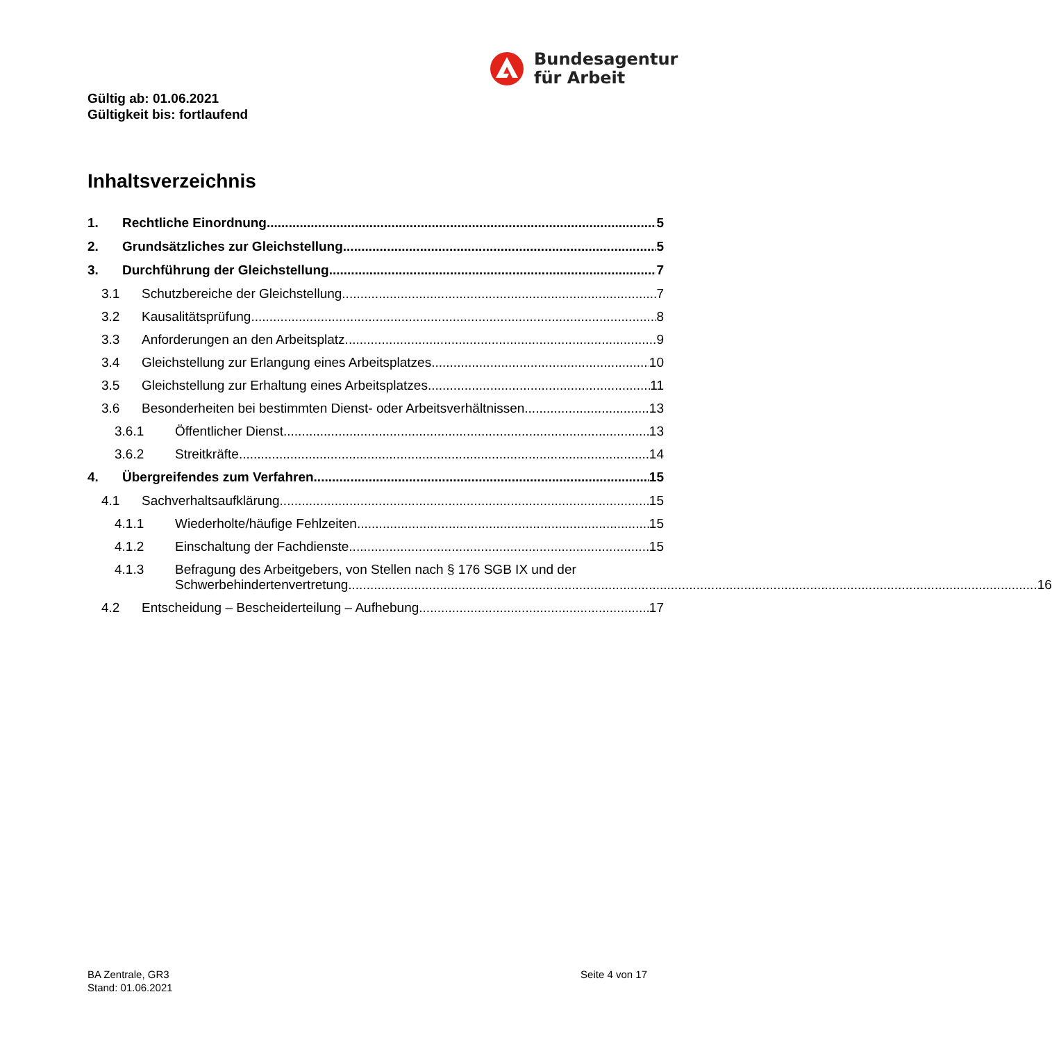Bundesagentur
für Arbeit
Gültig ab: 01.06.2021
Gültigkeit bis: fortlaufend
Inhaltsverzeichnis
1. Rechtliche Einordnung 5
2. Grundsätzliches zur Gleichstellung 5
3. Durchführung der Gleichstellung 7
3.1 Schutzbereiche der Gleichstellung 7
3.2 Kausalitätsprüfung 8
3.3 Anforderungen an den Arbeitsplatz 9
3.4 Gleichstellung zur Erlangung eines Arbeitsplatzes 10
3.5 Gleichstellung zur Erhaltung eines Arbeitsplatzes 11
3.6 Besonderheiten bei bestimmten Dienst- oder Arbeitsverhältnissen 13
3.6.1 Öffentlicher Dienst 13
3.6.2 Streitkräfte 14
4. Übergreifendes zum Verfahren 15
4.1 Sachverhaltsaufklärung 15
4.1.1 Wiederholte/häufige Fehlzeiten 15
4.1.2 Einschaltung der Fachdienste 15
4.1.3 Befragung des Arbeitgebers, von Stellen nach § 176 SGB IX und der
Schwerbehindertenvertretung 16
4.2 Entscheidung – Bescheiderteilung – Aufhebung 17
BA Zentrale, GR3
Stand: 01.06.2021
Seite 4 von 17